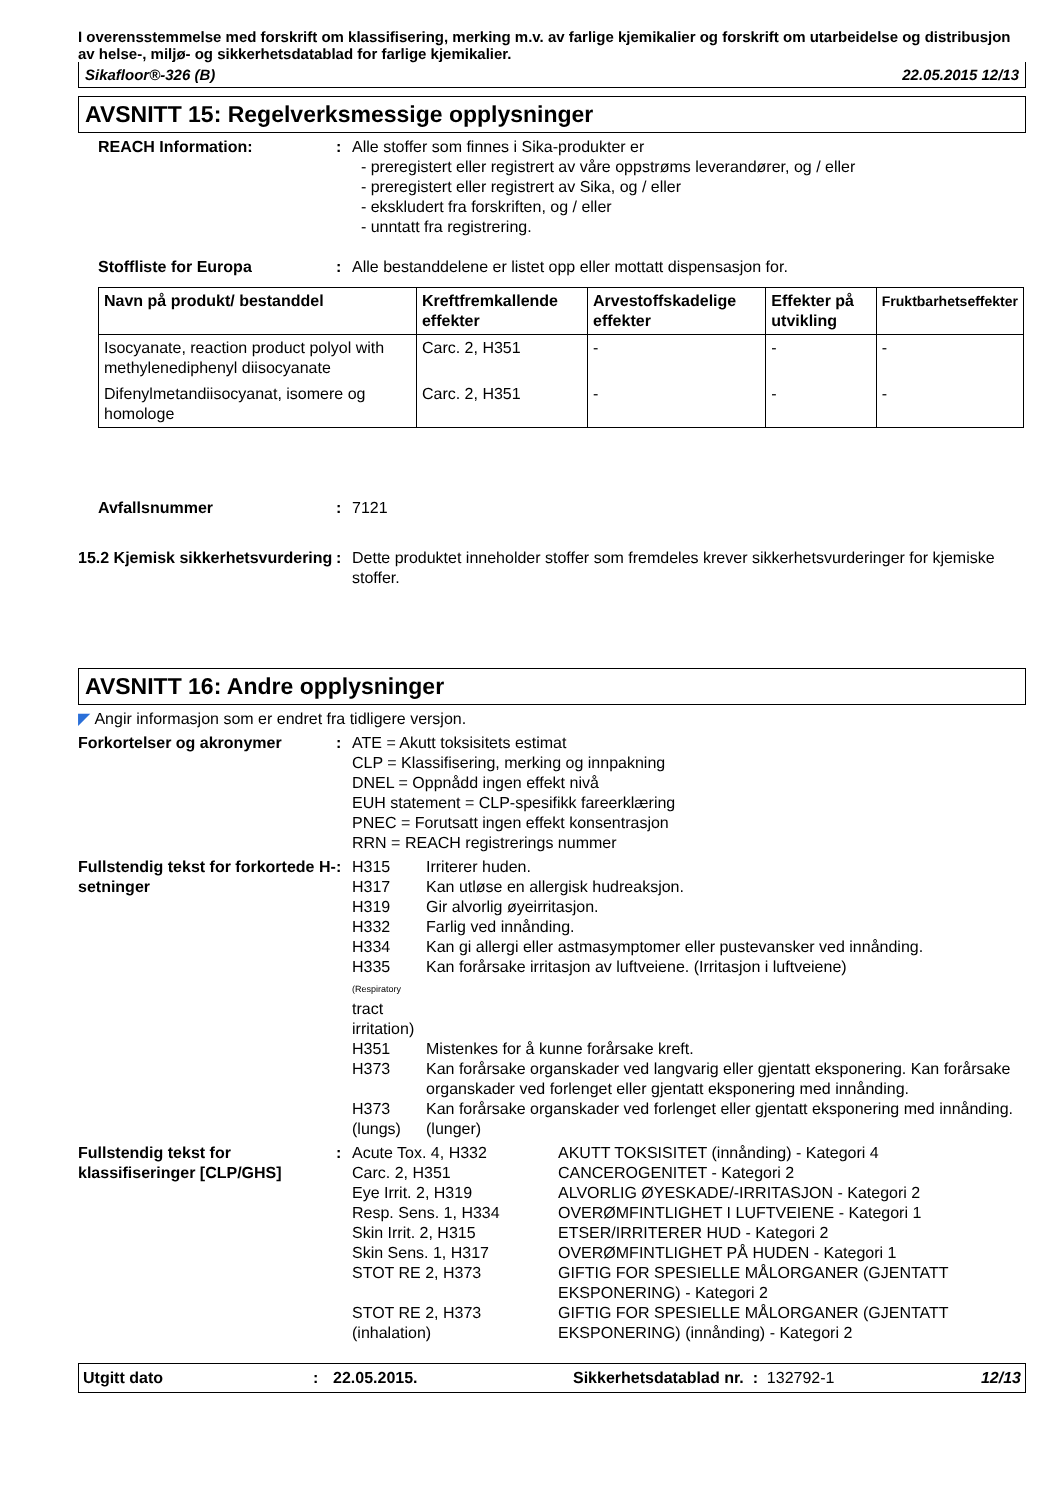I overensstemmelse med forskrift om klassifisering, merking m.v. av farlige kjemikalier og forskrift om utarbeidelse og distribusjon av helse-, miljø- og sikkerhetsdatablad for farlige kjemikalier.
Sikafloor®-326 (B) 22.05.2015 12/13
AVSNITT 15: Regelverksmessige opplysninger
REACH Information: : Alle stoffer som finnes i Sika-produkter er
- preregistert eller registrert av våre oppstrøms leverandører, og / eller
- preregistert eller registrert av Sika, og / eller
- ekskludert fra forskriften, og / eller
- unntatt fra registrering.
Stoffliste for Europa : Alle bestanddelene er listet opp eller mottatt dispensasjon for.
| Navn på produkt/ bestanddel | Kreftfremkallende effekter | Arvestoffskadelige effekter | Effekter på utvikling | Fruktbarhetseffekter |
| --- | --- | --- | --- | --- |
| Isocyanate, reaction product polyol with methylenediphenyl diisocyanate | Carc. 2, H351 | - | - | - |
| Difenylmetandiisocyanat, isomere og homologe | Carc. 2, H351 | - | - | - |
Avfallsnummer : 7121
15.2 Kjemisk sikkerhetsvurdering
: Dette produktet inneholder stoffer som fremdeles krever sikkerhetsvurderinger for kjemiske stoffer.
AVSNITT 16: Andre opplysninger
◤ Angir informasjon som er endret fra tidligere versjon.
Forkortelser og akronymer : ATE = Akutt toksisitets estimat
CLP = Klassifisering, merking og innpakning
DNEL = Oppnådd ingen effekt nivå
EUH statement = CLP-spesifikk fareerklæring
PNEC = Forutsatt ingen effekt konsentrasjon
RRN = REACH registrerings nummer
Fullstendig tekst for forkortede H-setninger
: H315 Irriterer huden. H317 Kan utløse en allergisk hudreaksjon. H319 Gir alvorlig øyeirritasjon. H332 Farlig ved innånding. H334 Kan gi allergi eller astmasymptomer eller pustevansker ved innånding. H335 (Respiratory tract irritation) Kan forårsake irritasjon av luftveiene. (Irritasjon i luftveiene) H351 Mistenkes for å kunne forårsake kreft. H373 Kan forårsake organskader ved langvarig eller gjentatt eksponering. Kan forårsake organskader ved forlenget eller gjentatt eksponering med innånding. H373 (lungs) Kan forårsake organskader ved forlenget eller gjentatt eksponering med innånding. (lunger)
Fullstendig tekst for klassifiseringer [CLP/GHS]
: Acute Tox. 4, H332 AKUTT TOKSISITET (innånding) - Kategori 4 Carc. 2, H351 CANCEROGENITET - Kategori 2 Eye Irrit. 2, H319 ALVORLIG ØYESKADE/-IRRITASJON - Kategori 2 Resp. Sens. 1, H334 OVERØMFINTLIGHET I LUFTVEIENE - Kategori 1 Skin Irrit. 2, H315 ETSER/IRRITERER HUD - Kategori 2 Skin Sens. 1, H317 OVERØMFINTLIGHET PÅ HUDEN - Kategori 1 STOT RE 2, H373 GIFTIG FOR SPESIELLE MÅLORGANER (GJENTATT EKSPONERING) - Kategori 2 STOT RE 2, H373 (inhalation) GIFTIG FOR SPESIELLE MÅLORGANER (GJENTATT EKSPONERING) (innånding) - Kategori 2
Utgitt dato: 22.05.2015. Sikkerhetsdatablad nr. : 132792-1 12/13